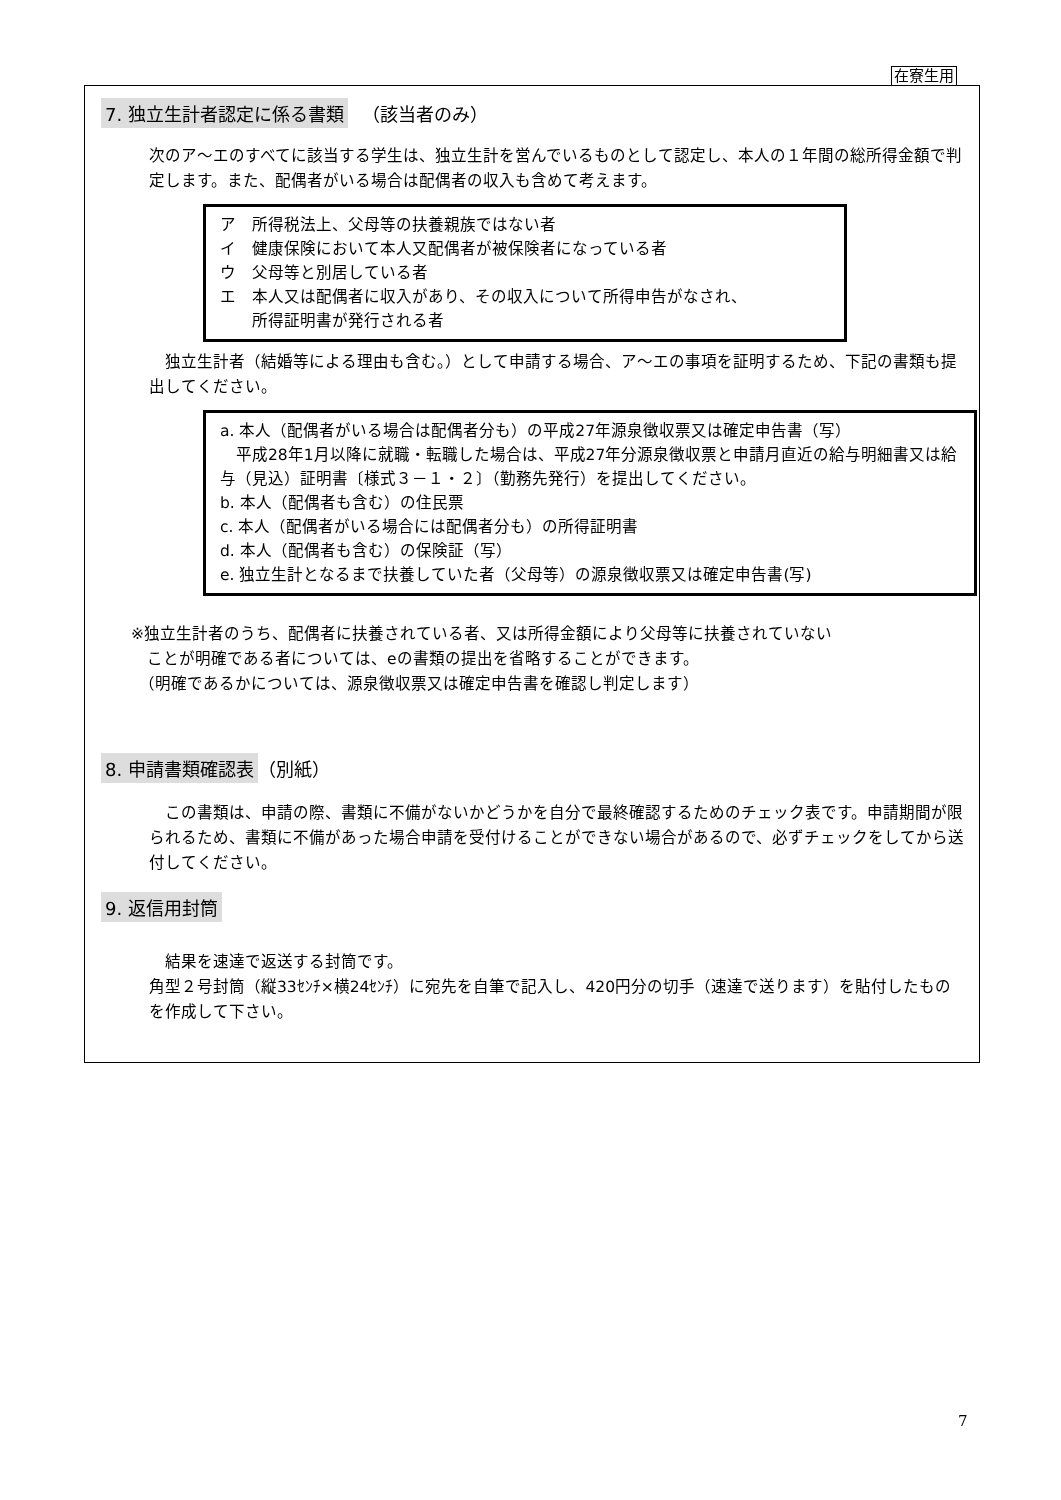在寮生用
7. 独立生計者認定に係る書類
　（該当者のみ）
次のア～エのすべてに該当する学生は、独立生計を営んでいるものとして認定し、本人の１年間の総所得金額で判定します。また、配偶者がいる場合は配偶者の収入も含めて考えます。
ア　所得税法上、父母等の扶養親族ではない者
イ　健康保険において本人又配偶者が被保険者になっている者
ウ　父母等と別居している者
エ　本人又は配偶者に収入があり、その収入について所得申告がなされ、
　　所得証明書が発行される者
　独立生計者（結婚等による理由も含む。）として申請する場合、ア～エの事項を証明するため、下記の書類も提出してください。
a. 本人（配偶者がいる場合は配偶者分も）の平成27年源泉徴収票又は確定申告書（写）
　平成28年1月以降に就職・転職した場合は、平成27年分源泉徴収票と申請月直近の給与明細書又は給与（見込）証明書〔様式３－１・２〕（勤務先発行）を提出してください。
b. 本人（配偶者も含む）の住民票
c. 本人（配偶者がいる場合には配偶者分も）の所得証明書
d. 本人（配偶者も含む）の保険証（写）
e. 独立生計となるまで扶養していた者（父母等）の源泉徴収票又は確定申告書(写)
※独立生計者のうち、配偶者に扶養されている者、又は所得金額により父母等に扶養されていない
　ことが明確である者については、eの書類の提出を省略することができます。
　（明確であるかについては、源泉徴収票又は確定申告書を確認し判定します）
8. 申請書類確認表
（別紙）
　この書類は、申請の際、書類に不備がないかどうかを自分で最終確認するためのチェック表です。申請期間が限られるため、書類に不備があった場合申請を受付けることができない場合があるので、必ずチェックをしてから送付してください。
9. 返信用封筒
　結果を速達で返送する封筒です。
角型２号封筒（縦33ｾﾝﾁ×横24ｾﾝﾁ）に宛先を自筆で記入し、420円分の切手（速達で送ります）を貼付したものを作成して下さい。
7